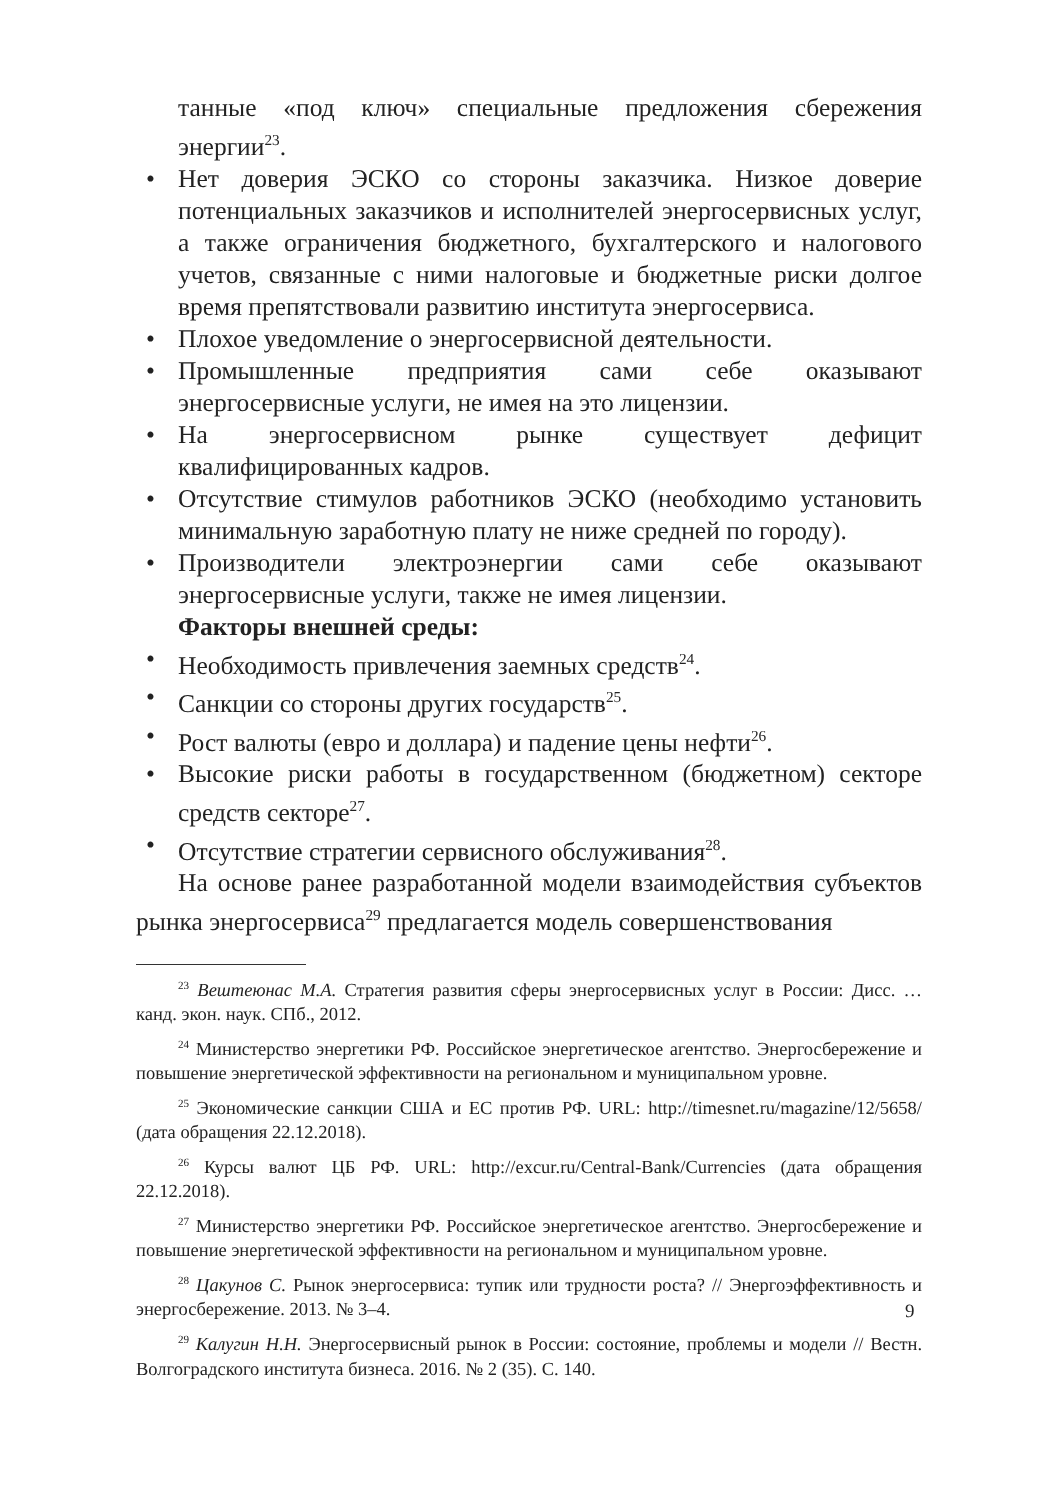танные «под ключ» специальные предложения сбережения энергии<sup>23</sup>.
• Нет доверия ЭСКО со стороны заказчика. Низкое доверие потенциальных заказчиков и исполнителей энергосервисных услуг, а также ограничения бюджетного, бухгалтерского и налогового учетов, связанные с ними налоговые и бюджетные риски долгое время препятствовали развитию института энергосервиса.
• Плохое уведомление о энергосервисной деятельности.
• Промышленные предприятия сами себе оказывают энергосервисные услуги, не имея на это лицензии.
• На энергосервисном рынке существует дефицит квалифицированных кадров.
• Отсутствие стимулов работников ЭСКО (необходимо установить минимальную заработную плату не ниже средней по городу).
• Производители электроэнергии сами себе оказывают энергосервисные услуги, также не имея лицензии.
Факторы внешней среды:
• Необходимость привлечения заемных средств<sup>24</sup>.
• Санкции со стороны других государств<sup>25</sup>.
• Рост валюты (евро и доллара) и падение цены нефти<sup>26</sup>.
• Высокие риски работы в государственном (бюджетном) секторе средств секторе<sup>27</sup>.
• Отсутствие стратегии сервисного обслуживания<sup>28</sup>.
На основе ранее разработанной модели взаимодействия субъектов рынка энергосервиса<sup>29</sup> предлагается модель совершенствования
<sup>23</sup> Вештеюнас М.А. Стратегия развития сферы энергосервисных услуг в России: Дисс. … канд. экон. наук. СПб., 2012.
<sup>24</sup> Министерство энергетики РФ. Российское энергетическое агентство. Энергосбережение и повышение энергетической эффективности на региональном и муниципальном уровне.
<sup>25</sup> Экономические санкции США и ЕС против РФ. URL: http://timesnet.ru/magazine/12/5658/ (дата обращения 22.12.2018).
<sup>26</sup> Курсы валют ЦБ РФ. URL: http://excur.ru/Central-Bank/Currencies (дата обращения 22.12.2018).
<sup>27</sup> Министерство энергетики РФ. Российское энергетическое агентство. Энергосбережение и повышение энергетической эффективности на региональном и муниципальном уровне.
<sup>28</sup> Цакунов С. Рынок энергосервиса: тупик или трудности роста? // Энергоэффективность и энергосбережение. 2013. № 3–4.
<sup>29</sup> Калугин Н.Н. Энергосервисный рынок в России: состояние, проблемы и модели // Вестн. Волгоградского института бизнеса. 2016. № 2 (35). С. 140.
9